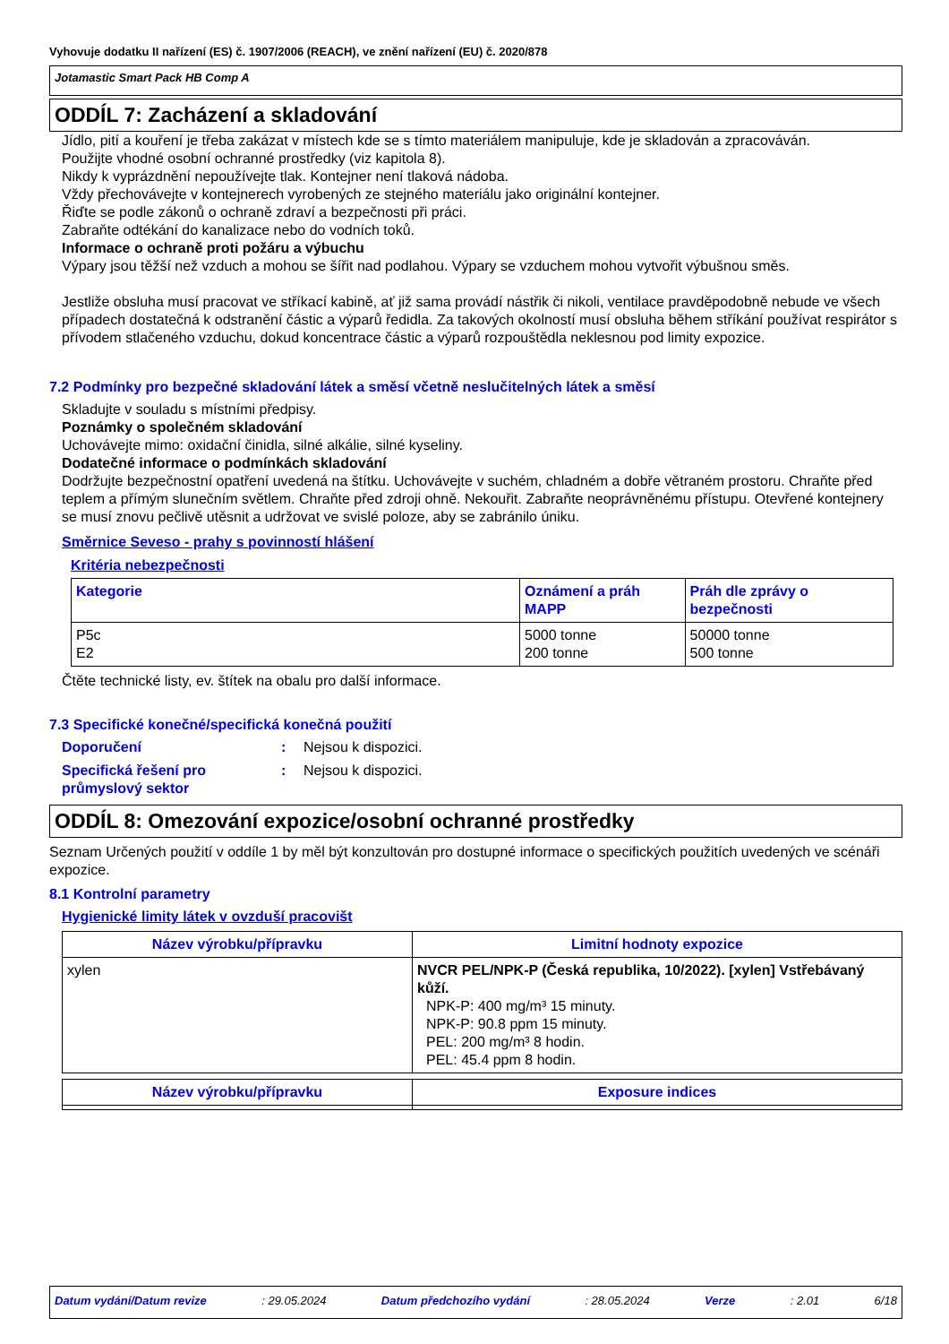Vyhovuje dodatku II nařízení (ES) č. 1907/2006 (REACH), ve znění nařízení (EU) č. 2020/878
Jotamastic Smart Pack HB Comp A
ODDÍL 7: Zacházení a skladování
Jídlo, pití a kouření je třeba zakázat v místech kde se s tímto materiálem manipuluje, kde je skladován a zpracováván.
Použijte vhodné osobní ochranné prostředky (viz kapitola 8).
Nikdy k vyprázdnění nepoužívejte tlak. Kontejner není tlaková nádoba.
Vždy přechovávejte v kontejnerech vyrobených ze stejného materiálu jako originální kontejner.
Řiďte se podle zákonů o ochraně zdraví a bezpečnosti při práci.
Zabraňte odtékání do kanalizace nebo do vodních toků.
Informace o ochraně proti požáru a výbuchu
Výpary jsou těžší než vzduch a mohou se šířit nad podlahou. Výpary se vzduchem mohou vytvořit výbušnou směs.
Jestliže obsluha musí pracovat ve stříkací kabině, ať již sama provádí nástřik či nikoli, ventilace pravděpodobně nebude ve všech případech dostatečná k odstranění částic a výparů ředidla. Za takových okolností musí obsluha během stříkání používat respirátor s přívodem stlačeného vzduchu, dokud koncentrace částic a výparů rozpouštědla neklesnou pod limity expozice.
7.2 Podmínky pro bezpečné skladování látek a směsí včetně neslučitelných látek a směsí
Skladujte v souladu s místními předpisy.
Poznámky o společném skladování
Uchovávejte mimo: oxidační činidla, silné alkálie, silné kyseliny.
Dodatečné informace o podmínkách skladování
Dodržujte bezpečnostní opatření uvedená na štítku. Uchovávejte v suchém, chladném a dobře větraném prostoru. Chraňte před teplem a přímým slunečním světlem. Chraňte před zdroji ohně. Nekouřit. Zabraňte neoprávněnému přístupu. Otevřené kontejnery se musí znovu pečlivě utěsnit a udržovat ve svislé poloze, aby se zabránilo úniku.
Směrnice Seveso - prahy s povinností hlášení
Kritéria nebezpečnosti
| Kategorie | Oznámení a práh MAPP | Práh dle zprávy o bezpečnosti |
| --- | --- | --- |
| P5c E2 | 5000 tonne 200 tonne | 50000 tonne 500 tonne |
Čtěte technické listy, ev. štítek na obalu pro další informace.
7.3 Specifické konečné/specifická konečná použití
Doporučení: Nejsou k dispozici. Specifická řešení pro průmyslový sektor: Nejsou k dispozici.
ODDÍL 8: Omezování expozice/osobní ochranné prostředky
Seznam Určených použití v oddíle 1 by měl být konzultován pro dostupné informace o specifických použitích uvedených ve scénáři expozice.
8.1 Kontrolní parametry
Hygienické limity látek v ovzduší pracovišt
| Název výrobku/přípravku | Limitní hodnoty expozice |
| --- | --- |
| xylen | NVCR PEL/NPK-P (Česká republika, 10/2022). [xylen] Vstřebávaný kůží. NPK-P: 400 mg/m³ 15 minuty. NPK-P: 90.8 ppm 15 minuty. PEL: 200 mg/m³ 8 hodin. PEL: 45.4 ppm 8 hodin. |
| Název výrobku/přípravku | Exposure indices |
| --- | --- |
Datum vydání/Datum revize: 29.05.2024 Datum předchozího vydání: 28.05.2024 Verze: 2.01 6/18